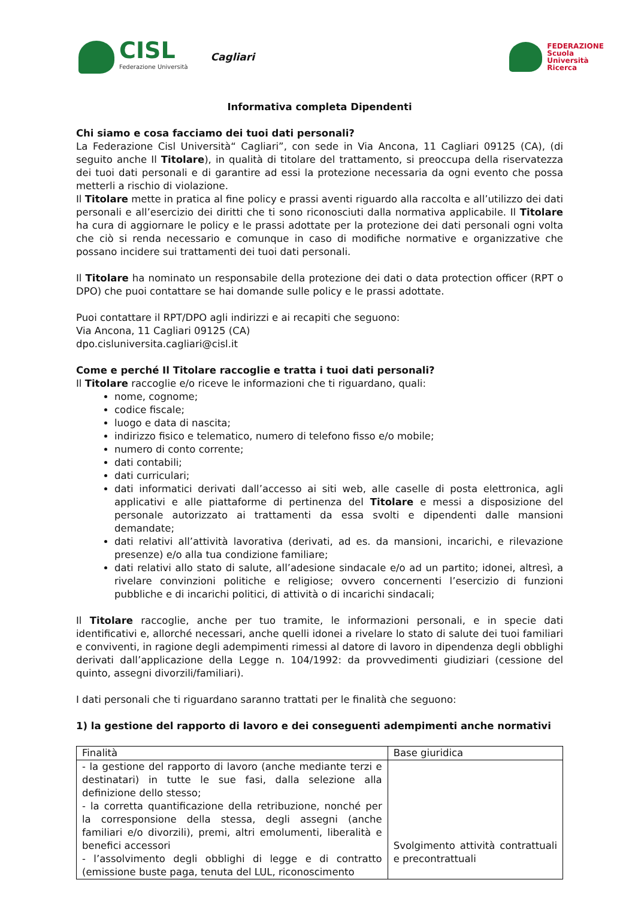CISL
Federazione Università
Cagliari
FEDERAZIONE
Scuola
Università
Ricerca
Informativa completa Dipendenti
Chi siamo e cosa facciamo dei tuoi dati personali?
La Federazione Cisl Università“ Cagliari”, con sede in Via Ancona, 11 Cagliari 09125 (CA), (di seguito anche Il Titolare), in qualità di titolare del trattamento, si preoccupa della riservatezza dei tuoi dati personali e di garantire ad essi la protezione necessaria da ogni evento che possa metterli a rischio di violazione.
Il Titolare mette in pratica al fine policy e prassi aventi riguardo alla raccolta e all’utilizzo dei dati personali e all’esercizio dei diritti che ti sono riconosciuti dalla normativa applicabile. Il Titolare ha cura di aggiornare le policy e le prassi adottate per la protezione dei dati personali ogni volta che ciò si renda necessario e comunque in caso di modifiche normative e organizzative che possano incidere sui trattamenti dei tuoi dati personali.
Il Titolare ha nominato un responsabile della protezione dei dati o data protection officer (RPT o DPO) che puoi contattare se hai domande sulle policy e le prassi adottate.
Puoi contattare il RPT/DPO agli indirizzi e ai recapiti che seguono:
Via Ancona, 11 Cagliari 09125 (CA)
dpo.cisluniversita.cagliari@cisl.it
Come e perché Il Titolare raccoglie e tratta i tuoi dati personali?
Il Titolare raccoglie e/o riceve le informazioni che ti riguardano, quali:
nome, cognome;
codice fiscale;
luogo e data di nascita;
indirizzo fisico e telematico, numero di telefono fisso e/o mobile;
numero di conto corrente;
dati contabili;
dati curriculari;
dati informatici derivati dall’accesso ai siti web, alle caselle di posta elettronica, agli applicativi e alle piattaforme di pertinenza del Titolare e messi a disposizione del personale autorizzato ai trattamenti da essa svolti e dipendenti dalle mansioni demandate;
dati relativi all’attività lavorativa (derivati, ad es. da mansioni, incarichi, e rilevazione presenze) e/o alla tua condizione familiare;
dati relativi allo stato di salute, all’adesione sindacale e/o ad un partito; idonei, altresì, a rivelare convinzioni politiche e religiose; ovvero concernenti l’esercizio di funzioni pubbliche e di incarichi politici, di attività o di incarichi sindacali;
Il Titolare raccoglie, anche per tuo tramite, le informazioni personali, e in specie dati identificativi e, allorché necessari, anche quelli idonei a rivelare lo stato di salute dei tuoi familiari e conviventi, in ragione degli adempimenti rimessi al datore di lavoro in dipendenza degli obblighi derivati dall’applicazione della Legge n. 104/1992: da provvedimenti giudiziari (cessione del quinto, assegni divorzili/familiari).
I dati personali che ti riguardano saranno trattati per le finalità che seguono:
1) la gestione del rapporto di lavoro e dei conseguenti adempimenti anche normativi
| Finalità | Base giuridica |
| - la gestione del rapporto di lavoro (anche mediante terzi e destinatari) in tutte le sue fasi, dalla selezione alla definizione dello stesso; - la corretta quantificazione della retribuzione, nonché per la corresponsione della stessa, degli assegni (anche familiari e/o divorzili), premi, altri emolumenti, liberalità e benefici accessori - l’assolvimento degli obblighi di legge e di contratto (emissione buste paga, tenuta del LUL, riconoscimento | Svolgimento attività contrattuali e precontrattuali |